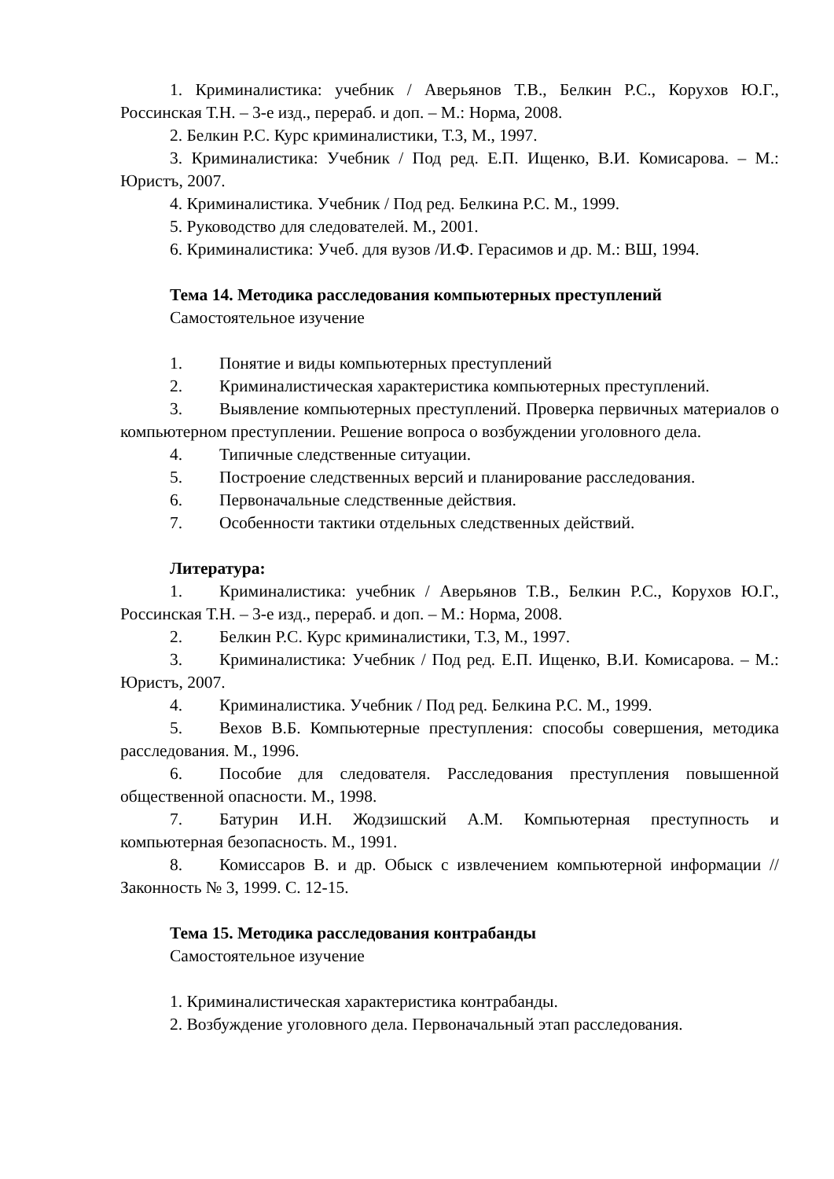1. Криминалистика: учебник / Аверьянов Т.В., Белкин Р.С., Корухов Ю.Г., Россинская Т.Н. – 3-е изд., перераб. и доп. – М.: Норма, 2008.
2. Белкин Р.С. Курс криминалистики, Т.3, М., 1997.
3. Криминалистика: Учебник / Под ред. Е.П. Ищенко, В.И. Комисарова. – М.: Юристъ, 2007.
4. Криминалистика. Учебник / Под ред. Белкина Р.С. М., 1999.
5. Руководство для следователей. М., 2001.
6. Криминалистика: Учеб. для вузов /И.Ф. Герасимов и др. М.: ВШ, 1994.
Тема 14. Методика расследования компьютерных преступлений
Самостоятельное изучение
1. Понятие и виды компьютерных преступлений
2. Криминалистическая характеристика компьютерных преступлений.
3. Выявление компьютерных преступлений. Проверка первичных материалов о компьютерном преступлении. Решение вопроса о возбуждении уголовного дела.
4. Типичные следственные ситуации.
5. Построение следственных версий и планирование расследования.
6. Первоначальные следственные действия.
7. Особенности тактики отдельных следственных действий.
Литература:
1. Криминалистика: учебник / Аверьянов Т.В., Белкин Р.С., Корухов Ю.Г., Россинская Т.Н. – 3-е изд., перераб. и доп. – М.: Норма, 2008.
2. Белкин Р.С. Курс криминалистики, Т.3, М., 1997.
3. Криминалистика: Учебник / Под ред. Е.П. Ищенко, В.И. Комисарова. – М.: Юристъ, 2007.
4. Криминалистика. Учебник / Под ред. Белкина Р.С. М., 1999.
5. Вехов В.Б. Компьютерные преступления: способы совершения, методика расследования. М., 1996.
6. Пособие для следователя. Расследования преступления повышенной общественной опасности. М., 1998.
7. Батурин И.Н. Жодзишский А.М. Компьютерная преступность и компьютерная безопасность. М., 1991.
8. Комиссаров В. и др. Обыск с извлечением компьютерной информации // Законность № 3, 1999. С. 12-15.
Тема 15. Методика расследования контрабанды
Самостоятельное изучение
1. Криминалистическая характеристика контрабанды.
2. Возбуждение уголовного дела. Первоначальный этап расследования.